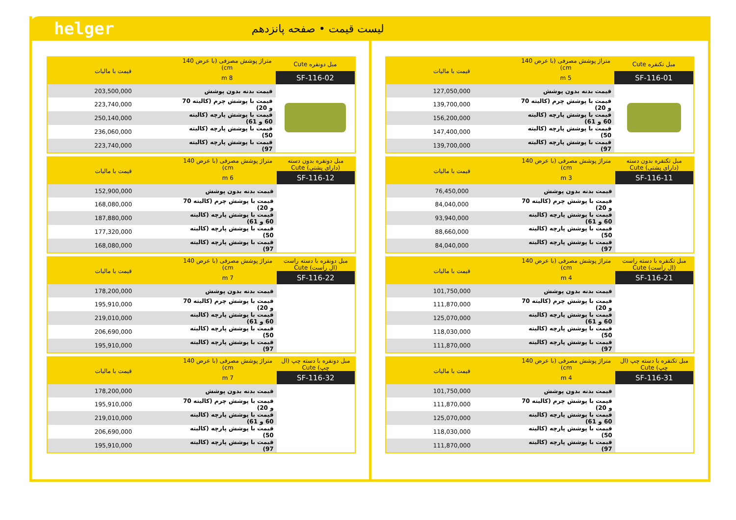helger لیست قیمت • صفحه پانزدهم
| مبل تکنفره Cute | متراژ پوشش مصرفی (با عرض 140 cm) | قیمت با مالیات |
| --- | --- | --- |
| SF-116-01 | 5 m | |
| | قیمت بدنه بدون پوشش | 127,050,000 |
| | قیمت با پوشش چرم (کالیته 70 و 20) | 139,700,000 |
| | قیمت با پوشش پارچه (کالیته 60 و 61) | 156,200,000 |
| | قیمت با پوشش پارچه (کالیته 50) | 147,400,000 |
| | قیمت با پوشش پارچه (کالیته 97) | 139,700,000 |
| مبل تکنفره بدون دسته (دارای پشتی) Cute | متراژ پوشش مصرفی (با عرض 140 cm) | قیمت با مالیات |
| --- | --- | --- |
| SF-116-11 | 3 m | |
| | قیمت بدنه بدون پوشش | 76,450,000 |
| | قیمت با پوشش چرم (کالیته 70 و 20) | 84,040,000 |
| | قیمت با پوشش پارچه (کالیته 60 و 61) | 93,940,000 |
| | قیمت با پوشش پارچه (کالیته 50) | 88,660,000 |
| | قیمت با پوشش پارچه (کالیته 97) | 84,040,000 |
| مبل تکنفره با دسته راست (ال راست) Cute | متراژ پوشش مصرفی (با عرض 140 cm) | قیمت با مالیات |
| --- | --- | --- |
| SF-116-21 | 4 m | |
| | قیمت بدنه بدون پوشش | 101,750,000 |
| | قیمت با پوشش چرم (کالیته 70 و 20) | 111,870,000 |
| | قیمت با پوشش پارچه (کالیته 60 و 61) | 125,070,000 |
| | قیمت با پوشش پارچه (کالیته 50) | 118,030,000 |
| | قیمت با پوشش پارچه (کالیته 97) | 111,870,000 |
| مبل تکنفره با دسته چپ (ال چپ) Cute | متراژ پوشش مصرفی (با عرض 140 cm) | قیمت با مالیات |
| --- | --- | --- |
| SF-116-31 | 4 m | |
| | قیمت بدنه بدون پوشش | 101,750,000 |
| | قیمت با پوشش چرم (کالیته 70 و 20) | 111,870,000 |
| | قیمت با پوشش پارچه (کالیته 60 و 61) | 125,070,000 |
| | قیمت با پوشش پارچه (کالیته 50) | 118,030,000 |
| | قیمت با پوشش پارچه (کالیته 97) | 111,870,000 |
| مبل دونفره Cute | متراژ پوشش مصرفی (با عرض 140 cm) | قیمت با مالیات |
| --- | --- | --- |
| SF-116-02 | 8 m | |
| | قیمت بدنه بدون پوشش | 203,500,000 |
| | قیمت با پوشش چرم (کالیته 70 و 20) | 223,740,000 |
| | قیمت با پوشش پارچه (کالیته 60 و 61) | 250,140,000 |
| | قیمت با پوشش پارچه (کالیته 50) | 236,060,000 |
| | قیمت با پوشش پارچه (کالیته 97) | 223,740,000 |
| مبل دونفره بدون دسته (دارای پشتی) Cute | متراژ پوشش مصرفی (با عرض 140 cm) | قیمت با مالیات |
| --- | --- | --- |
| SF-116-12 | 6 m | |
| | قیمت بدنه بدون پوشش | 152,900,000 |
| | قیمت با پوشش چرم (کالیته 70 و 20) | 168,080,000 |
| | قیمت با پوشش پارچه (کالیته 60 و 61) | 187,880,000 |
| | قیمت با پوشش پارچه (کالیته 50) | 177,320,000 |
| | قیمت با پوشش پارچه (کالیته 97) | 168,080,000 |
| مبل دونفره با دسته راست (ال راست) Cute | متراژ پوشش مصرفی (با عرض 140 cm) | قیمت با مالیات |
| --- | --- | --- |
| SF-116-22 | 7 m | |
| | قیمت بدنه بدون پوشش | 178,200,000 |
| | قیمت با پوشش چرم (کالیته 70 و 20) | 195,910,000 |
| | قیمت با پوشش پارچه (کالیته 60 و 61) | 219,010,000 |
| | قیمت با پوشش پارچه (کالیته 50) | 206,690,000 |
| | قیمت با پوشش پارچه (کالیته 97) | 195,910,000 |
| مبل دونفره با دسته چپ (ال چپ) Cute | متراژ پوشش مصرفی (با عرض 140 cm) | قیمت با مالیات |
| --- | --- | --- |
| SF-116-32 | 7 m | |
| | قیمت بدنه بدون پوشش | 178,200,000 |
| | قیمت با پوشش چرم (کالیته 70 و 20) | 195,910,000 |
| | قیمت با پوشش پارچه (کالیته 60 و 61) | 219,010,000 |
| | قیمت با پوشش پارچه (کالیته 50) | 206,690,000 |
| | قیمت با پوشش پارچه (کالیته 97) | 195,910,000 |